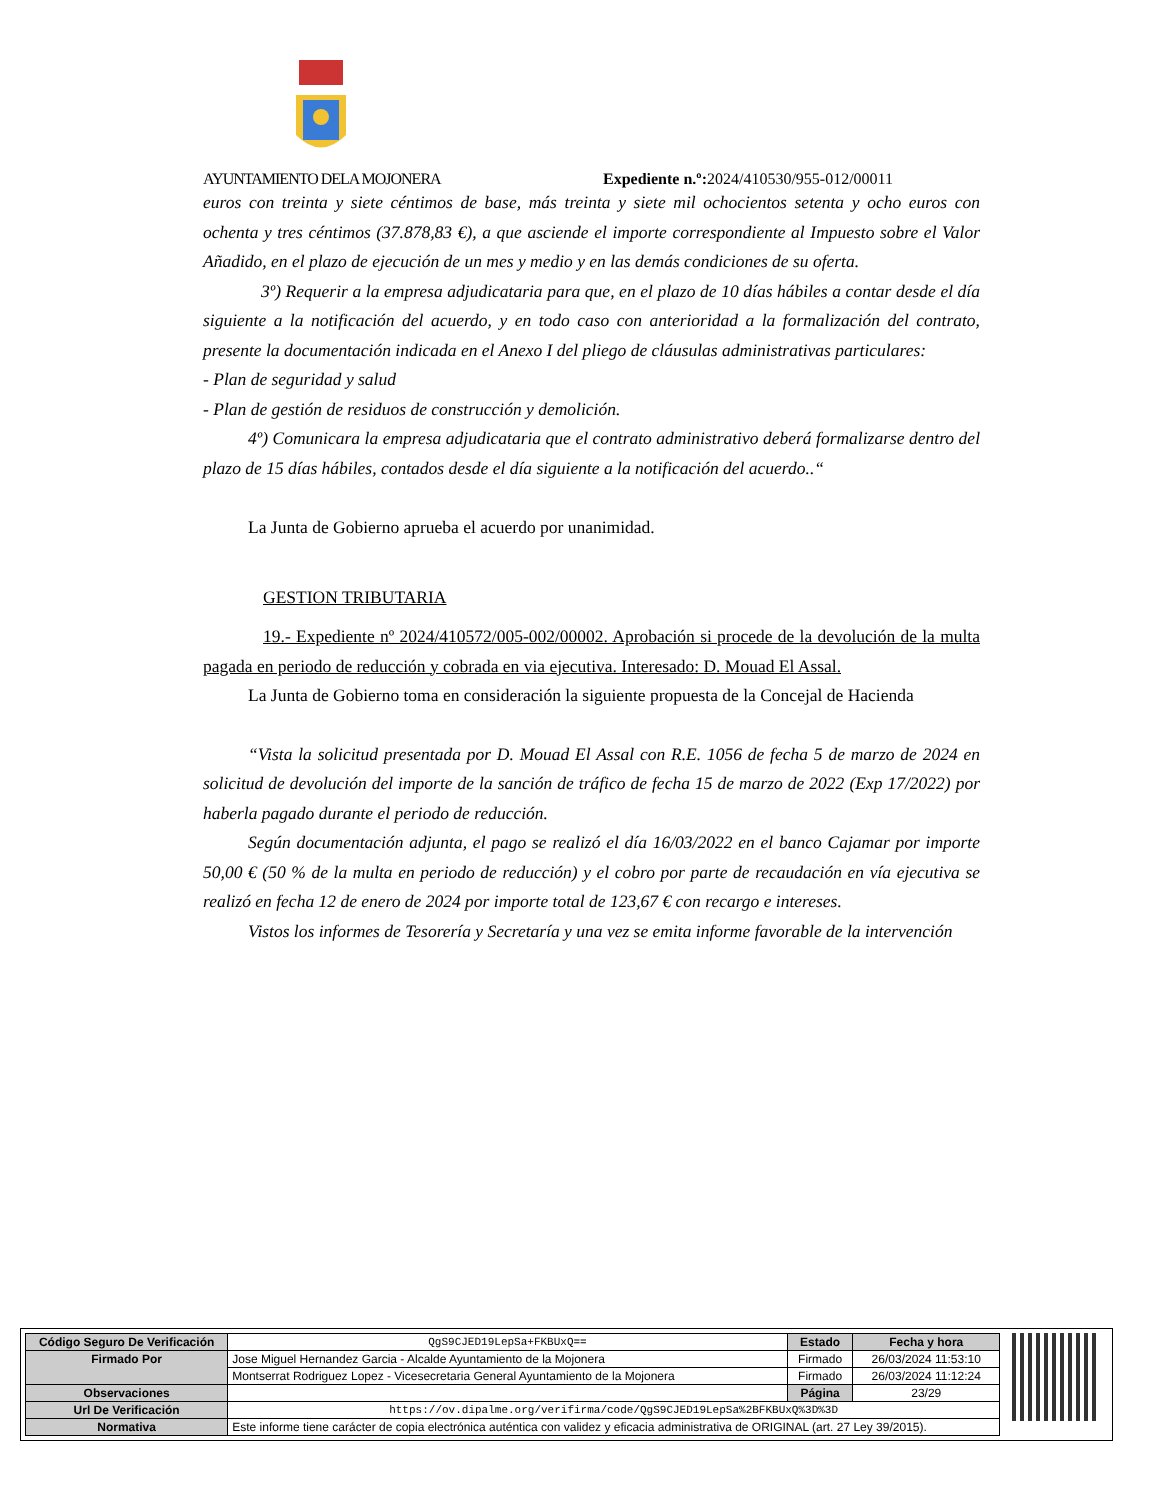AYUNTAMIENTO DELA MOJONERA Expediente n.º: 2024/410530/955-012/00011
euros con treinta y siete céntimos de base, más treinta y siete mil ochocientos setenta y ocho euros con ochenta y tres céntimos (37.878,83 €), a que asciende el importe correspondiente al Impuesto sobre el Valor Añadido, en el plazo de ejecución de un mes y medio y en las demás condiciones de su oferta.
3º) Requerir a la empresa adjudicataria para que, en el plazo de 10 días hábiles a contar desde el día siguiente a la notificación del acuerdo, y en todo caso con anterioridad a la formalización del contrato, presente la documentación indicada en el Anexo I del pliego de cláusulas administrativas particulares:
- Plan de seguridad y salud
- Plan de gestión de residuos de construcción y demolición.
4º) Comunicara la empresa adjudicataria que el contrato administrativo deberá formalizarse dentro del plazo de 15 días hábiles, contados desde el día siguiente a la notificación del acuerdo..“
La Junta de Gobierno aprueba el acuerdo por unanimidad.
GESTION TRIBUTARIA
19.- Expediente nº 2024/410572/005-002/00002. Aprobación si procede de la devolución de la multa pagada en periodo de reducción y cobrada en via ejecutiva. Interesado: D. Mouad El Assal.
La Junta de Gobierno toma en consideración la siguiente propuesta de la Concejal de Hacienda
“Vista la solicitud presentada por D. Mouad El Assal con R.E. 1056 de fecha 5 de marzo de 2024 en solicitud de devolución del importe de la sanción de tráfico de fecha 15 de marzo de 2022 (Exp 17/2022) por haberla pagado durante el periodo de reducción.
Según documentación adjunta, el pago se realizó el día 16/03/2022 en el banco Cajamar por importe 50,00 € (50 % de la multa en periodo de reducción) y el cobro por parte de recaudación en vía ejecutiva se realizó en fecha 12 de enero de 2024 por importe total de 123,67 € con recargo e intereses.
Vistos los informes de Tesorería y Secretaría y una vez se emita informe favorable de la intervención
| Código Seguro De Verificación | QgS9CJED19LepSa+FKBUxQ== | Estado | Fecha y hora |
| Firmado Por | Jose Miguel Hernandez Garcia - Alcalde Ayuntamiento de la Mojonera | Firmado | 26/03/2024 11:53:10 |
| | Montserrat Rodriguez Lopez - Vicesecretaria General Ayuntamiento de la Mojonera | Firmado | 26/03/2024 11:12:24 |
| Observaciones | | Página | 23/29 |
| Url De Verificación | https://ov.dipalme.org/verifirma/code/QgS9CJED19LepSa%2BFKBUxQ%3D%3D | | |
| Normativa | Este informe tiene carácter de copia electrónica auténtica con validez y eficacia administrativa de ORIGINAL (art. 27 Ley 39/2015). | | |